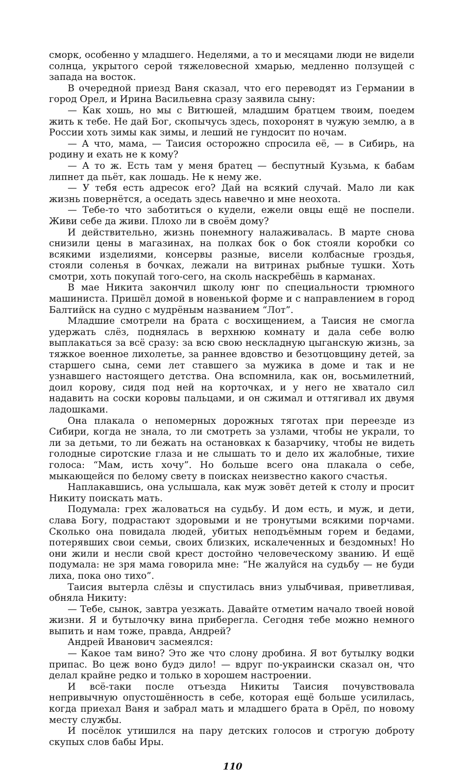сморк, особенно у младшего. Неделями, а то и месяцами люди не видели солнца, укрытого серой тяжеловесной хмарью, медленно ползущей с запада на восток.
В очередной приезд Ваня сказал, что его переводят из Германии в город Орел, и Ирина Васильевна сразу заявила сыну:
— Как хошь, но мы с Витюшей, младшим братцем твоим, поедем жить к тебе. Не дай Бог, скопычусь здесь, похоронят в чужую землю, а в России хоть зимы как зимы, и леший не гундосит по ночам.
— А что, мама, — Таисия осторожно спросила её, — в Сибирь, на родину и ехать не к кому?
— А то ж. Есть там у меня братец — беспутный Кузьма, к бабам липнет да пьёт, как лошадь. Не к нему же.
— У тебя есть адресок его? Дай на всякий случай. Мало ли как жизнь повернётся, а оседать здесь навечно и мне неохота.
— Тебе-то что заботиться о кудели, ежели овцы ещё не поспели. Живи себе да живи. Плохо ли в своём дому?
И действительно, жизнь понемногу налаживалась. В марте снова снизили цены в магазинах, на полках бок о бок стояли коробки со всякими изделиями, консервы разные, висели колбасные гроздья, стояли соленья в бочках, лежали на витринах рыбные тушки. Хоть смотри, хоть покупай того-сего, на сколь наскребёшь в карманах.
В мае Никита закончил школу юнг по специальности трюмного машиниста. Пришёл домой в новенькой форме и с направлением в город Балтийск на судно с мудрёным названием “Лот”.
Младшие смотрели на брата с восхищением, а Таисия не смогла удержать слёз, поднялась в верхнюю комнату и дала себе волю выплакаться за всё сразу: за всю свою нескладную цыганскую жизнь, за тяжкое военное лихолетье, за раннее вдовство и безотцовщину детей, за старшего сына, семи лет ставшего за мужика в доме и так и не узнавшего настоящего детства. Она вспомнила, как он, восьмилетний, доил корову, сидя под ней на корточках, и у него не хватало сил надавить на соски коровы пальцами, и он сжимал и оттягивал их двумя ладошками.
Она плакала о непомерных дорожных тяготах при переезде из Сибири, когда не знала, то ли смотреть за узлами, чтобы не украли, то ли за детьми, то ли бежать на остановках к базарчику, чтобы не видеть голодные сиротские глаза и не слышать то и дело их жалобные, тихие голоса: “Мам, исть хочу”. Но больше всего она плакала о себе, мыкающейся по белому свету в поисках неизвестно какого счастья.
Наплакавшись, она услышала, как муж зовёт детей к столу и просит Никиту поискать мать.
Подумала: грех жаловаться на судьбу. И дом есть, и муж, и дети, слава Богу, подрастают здоровыми и не тронутыми всякими порчами. Сколько она повидала людей, убитых неподъёмным горем и бедами, потерявших свои семьи, своих близких, искалеченных и бездомных! Но они жили и несли свой крест достойно человеческому званию. И ещё подумала: не зря мама говорила мне: “Не жалуйся на судьбу — не буди лиха, пока оно тихо”.
Таисия вытерла слёзы и спустилась вниз улыбчивая, приветливая, обняла Никиту:
— Тебе, сынок, завтра уезжать. Давайте отметим начало твоей новой жизни. Я и бутылочку вина приберегла. Сегодня тебе можно немного выпить и нам тоже, правда, Андрей?
Андрей Иванович засмеялся:
— Какое там вино? Это же что слону дробина. Я вот бутылку водки припас. Во цеж воно будэ дило! — вдруг по-украински сказал он, что делал крайне редко и только в хорошем настроении.
И всё-таки после отъезда Никиты Таисия почувствовала непривычную опустошённость в себе, которая ещё больше усилилась, когда приехал Ваня и забрал мать и младшего брата в Орёл, по новому месту службы.
И посёлок утишился на пару детских голосов и строгую доброту скупых слов бабы Иры.
110